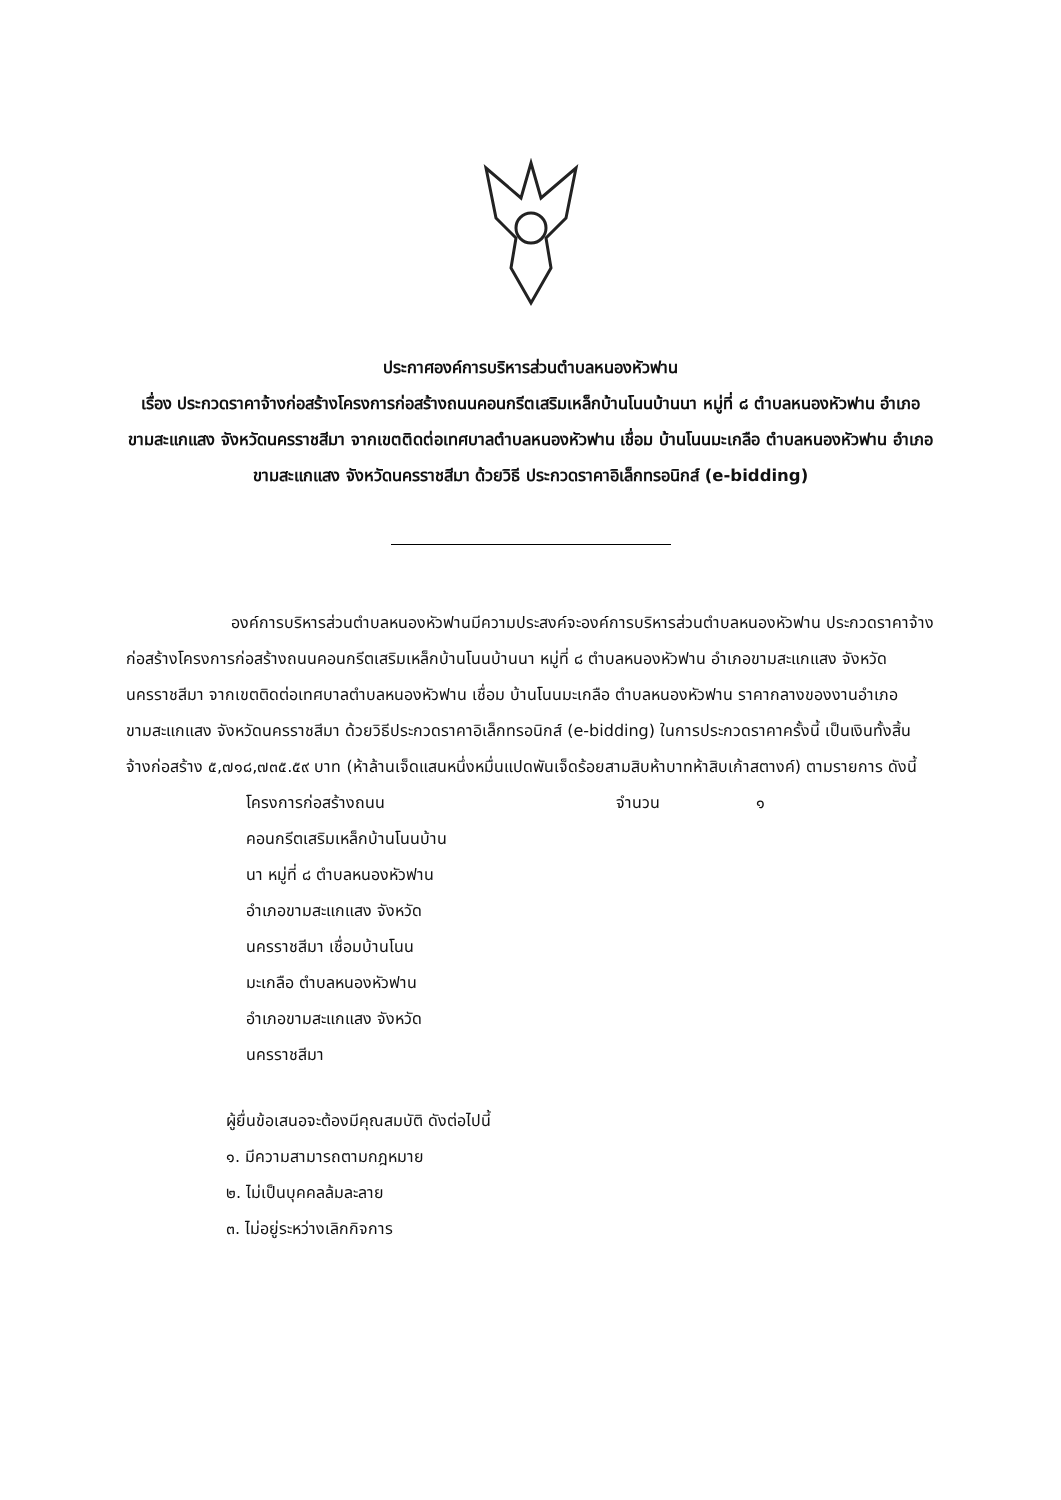ประกาศองค์การบริหารส่วนตำบลหนองหัวฟาน
เรื่อง ประกวดราคาจ้างก่อสร้างโครงการก่อสร้างถนนคอนกรีตเสริมเหล็กบ้านโนนบ้านนา หมู่ที่ ๘ ตำบลหนองหัวฟาน อำเภอขามสะแกแสง จังหวัดนครราชสีมา จากเขตติดต่อเทศบาลตำบลหนองหัวฟาน เชื่อม บ้านโนนมะเกลือ ตำบลหนองหัวฟาน อำเภอขามสะแกแสง จังหวัดนครราชสีมา ด้วยวิธี ประกวดราคาอิเล็กทรอนิกส์ (e-bidding)
องค์การบริหารส่วนตำบลหนองหัวฟานมีความประสงค์จะองค์การบริหารส่วนตำบลหนองหัวฟาน ประกวดราคาจ้างก่อสร้างโครงการก่อสร้างถนนคอนกรีตเสริมเหล็กบ้านโนนบ้านนา หมู่ที่ ๘ ตำบลหนองหัวฟาน อำเภอขามสะแกแสง จังหวัดนครราชสีมา จากเขตติดต่อเทศบาลตำบลหนองหัวฟาน เชื่อม บ้านโนนมะเกลือ ตำบลหนองหัวฟาน ราคากลางของงานอำเภอขามสะแกแสง จังหวัดนครราชสีมา ด้วยวิธีประกวดราคาอิเล็กทรอนิกส์ (e-bidding) ในการประกวดราคาครั้งนี้ เป็นเงินทั้งสิ้น จ้างก่อสร้าง ๕,๗๑๘,๗๓๕.๕๙ บาท (ห้าล้านเจ็ดแสนหนึ่งหมื่นแปดพันเจ็ดร้อยสามสิบห้าบาทห้าสิบเก้าสตางค์) ตามรายการ ดังนี้
โครงการก่อสร้างถนน
คอนกรีตเสริมเหล็กบ้านโนนบ้าน
นา หมู่ที่ ๘ ตำบลหนองหัวฟาน
อำเภอขามสะแกแสง จังหวัด
นครราชสีมา เชื่อมบ้านโนน
มะเกลือ ตำบลหนองหัวฟาน
อำเภอขามสะแกแสง จังหวัด
นครราชสีมา
จำนวน ๑
ผู้ยื่นข้อเสนอจะต้องมีคุณสมบัติ ดังต่อไปนี้
๑. มีความสามารถตามกฎหมาย
๒. ไม่เป็นบุคคลล้มละลาย
๓. ไม่อยู่ระหว่างเลิกกิจการ